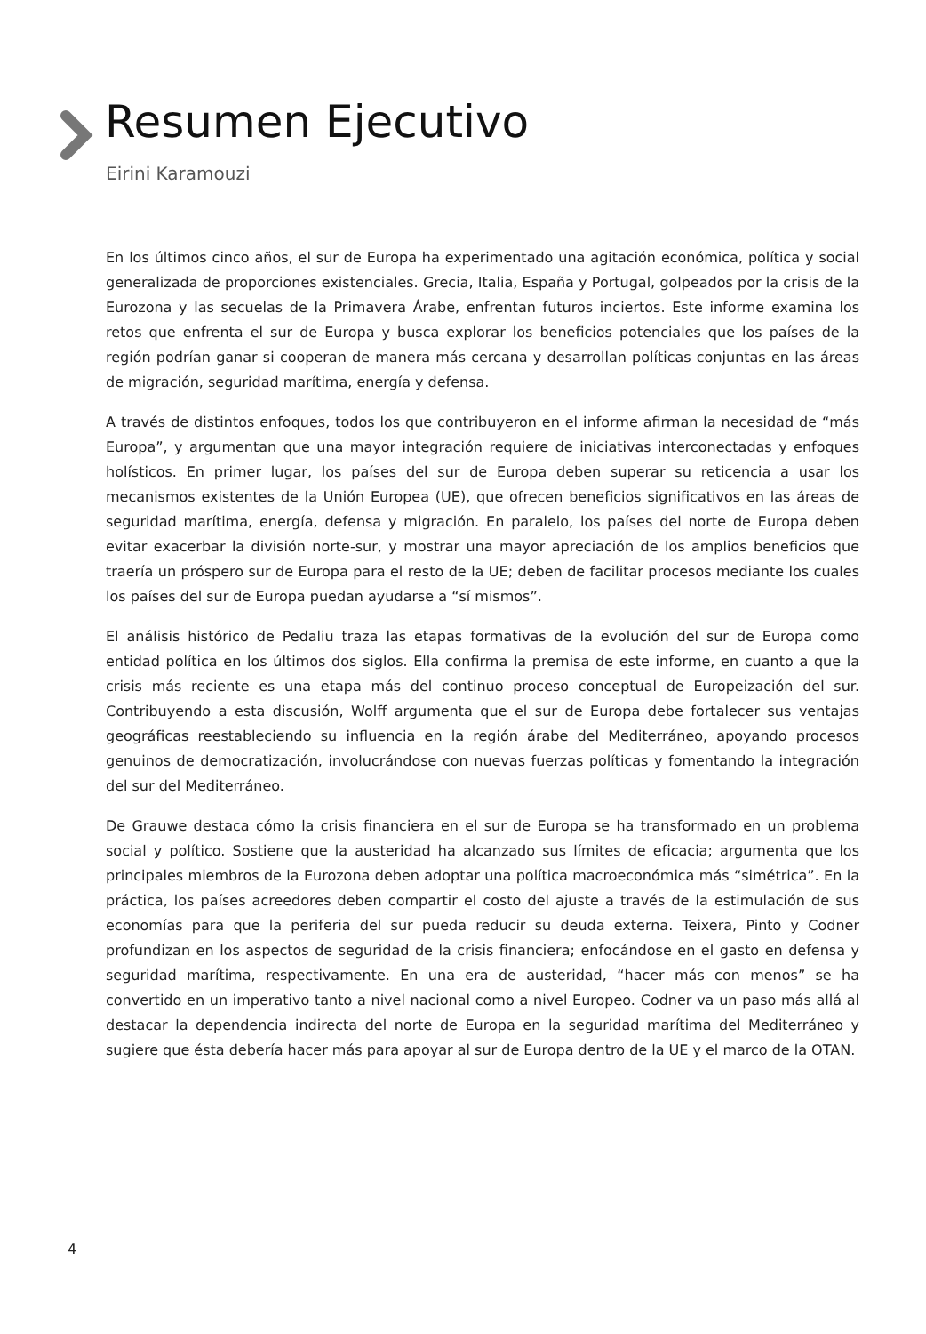Resumen Ejecutivo
Eirini Karamouzi
En los últimos cinco años, el sur de Europa ha experimentado una agitación económica, política y social generalizada de proporciones existenciales. Grecia, Italia, España y Portugal, golpeados por la crisis de la Eurozona y las secuelas de la Primavera Árabe, enfrentan futuros inciertos. Este informe examina los retos que enfrenta el sur de Europa y busca explorar los beneficios potenciales que los países de la región podrían ganar si cooperan de manera más cercana y desarrollan políticas conjuntas en las áreas de migración, seguridad marítima, energía y defensa.
A través de distintos enfoques, todos los que contribuyeron en el informe afirman la necesidad de “más Europa”, y argumentan que una mayor integración requiere de iniciativas interconectadas y enfoques holísticos. En primer lugar, los países del sur de Europa deben superar su reticencia a usar los mecanismos existentes de la Unión Europea (UE), que ofrecen beneficios significativos en las áreas de seguridad marítima, energía, defensa y migración. En paralelo, los países del norte de Europa deben evitar exacerbar la división norte-sur, y mostrar una mayor apreciación de los amplios beneficios que traería un próspero sur de Europa para el resto de la UE; deben de facilitar procesos mediante los cuales los países del sur de Europa puedan ayudarse a “sí mismos”.
El análisis histórico de Pedaliu traza las etapas formativas de la evolución del sur de Europa como entidad política en los últimos dos siglos. Ella confirma la premisa de este informe, en cuanto a que la crisis más reciente es una etapa más del continuo proceso conceptual de Europeización del sur. Contribuyendo a esta discusión, Wolff argumenta que el sur de Europa debe fortalecer sus ventajas geográficas reestableciendo su influencia en la región árabe del Mediterráneo, apoyando procesos genuinos de democratización, involucrándose con nuevas fuerzas políticas y fomentando la integración del sur del Mediterráneo.
De Grauwe destaca cómo la crisis financiera en el sur de Europa se ha transformado en un problema social y político. Sostiene que la austeridad ha alcanzado sus límites de eficacia; argumenta que los principales miembros de la Eurozona deben adoptar una política macroeconómica más “simétrica”. En la práctica, los países acreedores deben compartir el costo del ajuste a través de la estimulación de sus economías para que la periferia del sur pueda reducir su deuda externa. Teixera, Pinto y Codner profundizan en los aspectos de seguridad de la crisis financiera; enfocándose en el gasto en defensa y seguridad marítima, respectivamente. En una era de austeridad, “hacer más con menos” se ha convertido en un imperativo tanto a nivel nacional como a nivel Europeo. Codner va un paso más allá al destacar la dependencia indirecta del norte de Europa en la seguridad marítima del Mediterráneo y sugiere que ésta debería hacer más para apoyar al sur de Europa dentro de la UE y el marco de la OTAN.
4